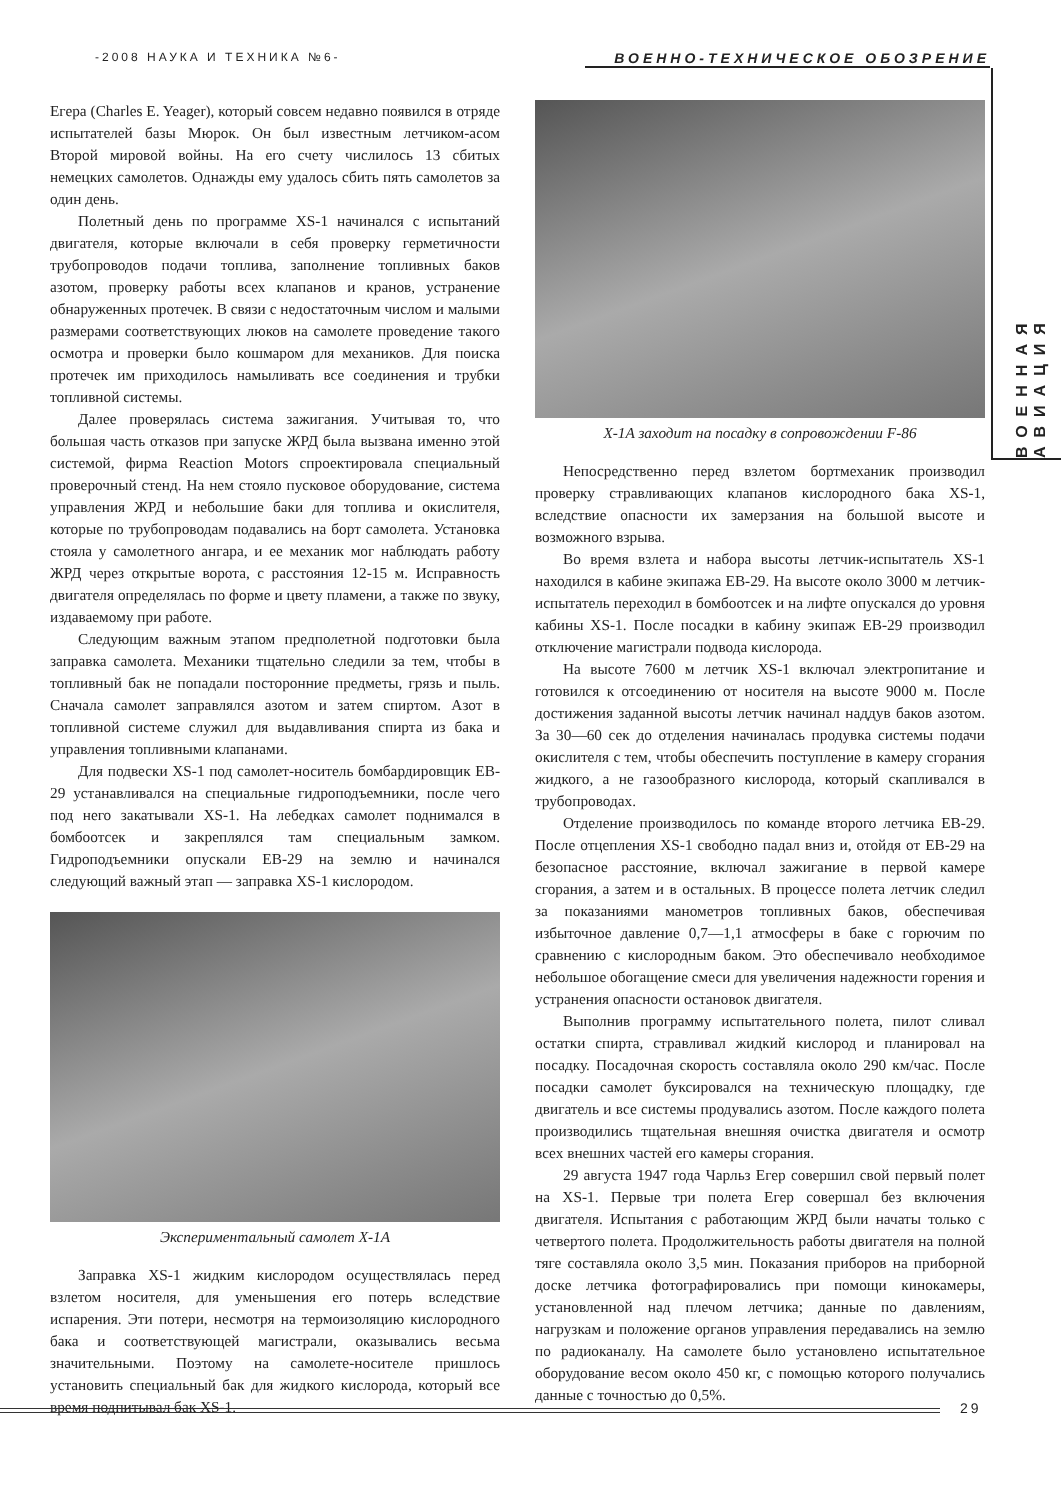-2008 НАУКА И ТЕХНИКА №6- ВОЕННО-ТЕХНИЧЕСКОЕ ОБОЗРЕНИЕ
ВОЕННАЯ АВИАЦИЯ
Егера (Charles E. Yeager), который совсем недавно появился в отряде испытателей базы Мюрок. Он был известным летчиком-асом Второй мировой войны. На его счету числилось 13 сбитых немецких самолетов. Однажды ему удалось сбить пять самолетов за один день.
Полетный день по программе XS-1 начинался с испытаний двигателя, которые включали в себя проверку герметичности трубопроводов подачи топлива, заполнение топливных баков азотом, проверку работы всех клапанов и кранов, устранение обнаруженных протечек. В связи с недостаточным числом и малыми размерами соответствующих люков на самолете проведение такого осмотра и проверки было кошмаром для механиков. Для поиска протечек им приходилось намыливать все соединения и трубки топливной системы.
Далее проверялась система зажигания. Учитывая то, что большая часть отказов при запуске ЖРД была вызвана именно этой системой, фирма Reaction Motors спроектировала специальный проверочный стенд. На нем стояло пусковое оборудование, система управления ЖРД и небольшие баки для топлива и окислителя, которые по трубопроводам подавались на борт самолета. Установка стояла у самолетного ангара, и ее механик мог наблюдать работу ЖРД через открытые ворота, с расстояния 12-15 м. Исправность двигателя определялась по форме и цвету пламени, а также по звуку, издаваемому при работе.
Следующим важным этапом предполетной подготовки была заправка самолета. Механики тщательно следили за тем, чтобы в топливный бак не попадали посторонние предметы, грязь и пыль. Сначала самолет заправлялся азотом и затем спиртом. Азот в топливной системе служил для выдавливания спирта из бака и управления топливными клапанами.
Для подвески XS-1 под самолет-носитель бомбардировщик EB-29 устанавливался на специальные гидроподъемники, после чего под него закатывали XS-1. На лебедках самолет поднимался в бомбоотсек и закреплялся там специальным замком. Гидроподъемники опускали EB-29 на землю и начинался следующий важный этап — заправка XS-1 кислородом.
Экспериментальный самолет X-1A
Заправка XS-1 жидким кислородом осуществлялась перед взлетом носителя, для уменьшения его потерь вследствие испарения. Эти потери, несмотря на термоизоляцию кислородного бака и соответствующей магистрали, оказывались весьма значительными. Поэтому на самолете-носителе пришлось установить специальный бак для жидкого кислорода, который все время подпитывал бак XS-1.
X-1A заходит на посадку в сопровождении F-86
Непосредственно перед взлетом бортмеханик производил проверку стравливающих клапанов кислородного бака XS-1, вследствие опасности их замерзания на большой высоте и возможного взрыва.
Во время взлета и набора высоты летчик-испытатель XS-1 находился в кабине экипажа EB-29. На высоте около 3000 м летчик-испытатель переходил в бомбоотсек и на лифте опускался до уровня кабины XS-1. После посадки в кабину экипаж EB-29 производил отключение магистрали подвода кислорода.
На высоте 7600 м летчик XS-1 включал электропитание и готовился к отсоединению от носителя на высоте 9000 м. После достижения заданной высоты летчик начинал наддув баков азотом. За 30—60 сек до отделения начиналась продувка системы подачи окислителя с тем, чтобы обеспечить поступление в камеру сгорания жидкого, а не газообразного кислорода, который скапливался в трубопроводах.
Отделение производилось по команде второго летчика EB-29. После отцепления XS-1 свободно падал вниз и, отойдя от EB-29 на безопасное расстояние, включал зажигание в первой камере сгорания, а затем и в остальных. В процессе полета летчик следил за показаниями манометров топливных баков, обеспечивая избыточное давление 0,7—1,1 атмосферы в баке с горючим по сравнению с кислородным баком. Это обеспечивало необходимое небольшое обогащение смеси для увеличения надежности горения и устранения опасности остановок двигателя.
Выполнив программу испытательного полета, пилот сливал остатки спирта, стравливал жидкий кислород и планировал на посадку. Посадочная скорость составляла около 290 км/час. После посадки самолет буксировался на техническую площадку, где двигатель и все системы продувались азотом. После каждого полета производились тщательная внешняя очистка двигателя и осмотр всех внешних частей его камеры сгорания.
29 августа 1947 года Чарльз Егер совершил свой первый полет на XS-1. Первые три полета Егер совершал без включения двигателя. Испытания с работающим ЖРД были начаты только с четвертого полета. Продолжительность работы двигателя на полной тяге составляла около 3,5 мин. Показания приборов на приборной доске летчика фотографировались при помощи кинокамеры, установленной над плечом летчика; данные по давлениям, нагрузкам и положение органов управления передавались на землю по радиоканалу. На самолете было установлено испытательное оборудование весом около 450 кг, с помощью которого получались данные с точностью до 0,5%.
29